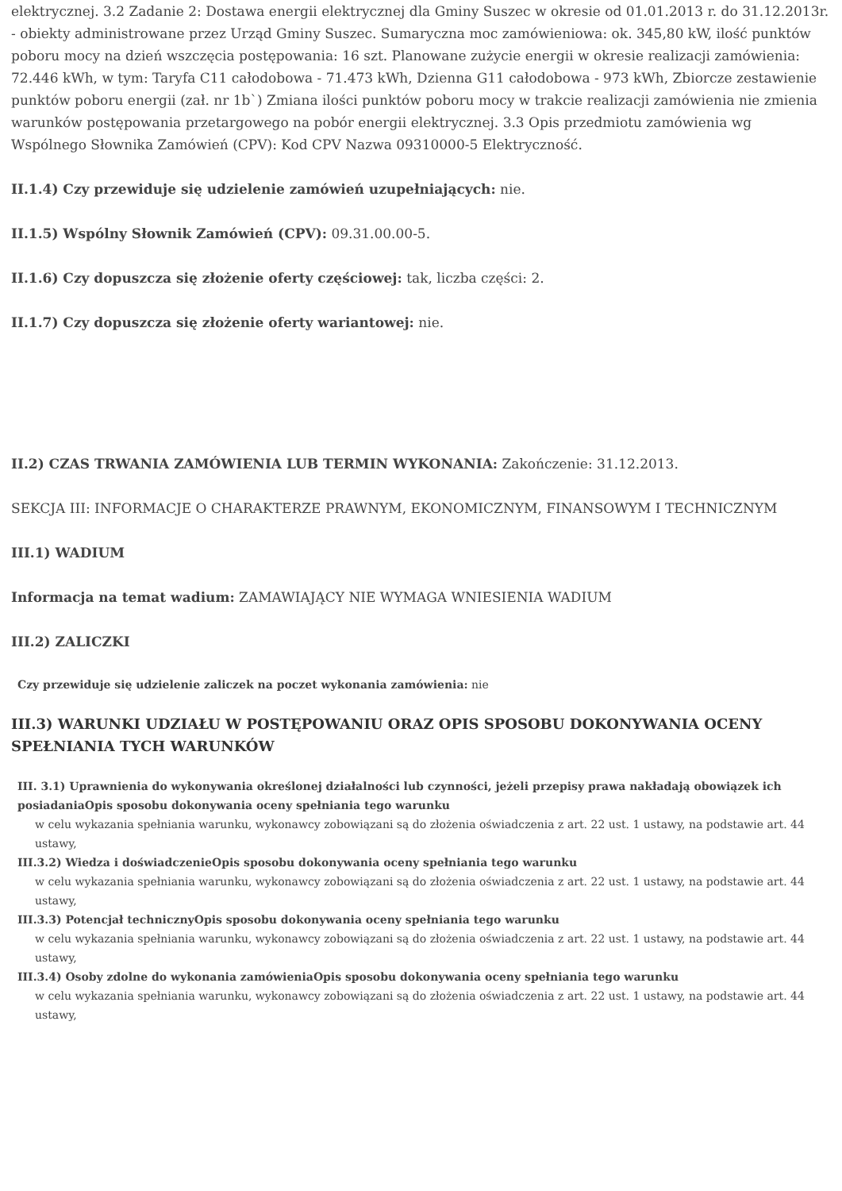elektrycznej. 3.2 Zadanie 2: Dostawa energii elektrycznej dla Gminy Suszec w okresie od 01.01.2013 r. do 31.12.2013r. - obiekty administrowane przez Urząd Gminy Suszec. Sumaryczna moc zamówieniowa: ok. 345,80 kW, ilość punktów poboru mocy na dzień wszczęcia postępowania: 16 szt. Planowane zużycie energii w okresie realizacji zamówienia: 72.446 kWh, w tym: Taryfa C11 całodobowa - 71.473 kWh, Dzienna G11 całodobowa - 973 kWh, Zbiorcze zestawienie punktów poboru energii (zał. nr 1b`) Zmiana ilości punktów poboru mocy w trakcie realizacji zamówienia nie zmienia warunków postępowania przetargowego na pobór energii elektrycznej. 3.3 Opis przedmiotu zamówienia wg Wspólnego Słownika Zamówień (CPV): Kod CPV Nazwa 09310000-5 Elektryczność.
II.1.4) Czy przewiduje się udzielenie zamówień uzupełniających: nie.
II.1.5) Wspólny Słownik Zamówień (CPV): 09.31.00.00-5.
II.1.6) Czy dopuszcza się złożenie oferty częściowej: tak, liczba części: 2.
II.1.7) Czy dopuszcza się złożenie oferty wariantowej: nie.
II.2) CZAS TRWANIA ZAMÓWIENIA LUB TERMIN WYKONANIA: Zakończenie: 31.12.2013.
SEKCJA III: INFORMACJE O CHARAKTERZE PRAWNYM, EKONOMICZNYM, FINANSOWYM I TECHNICZNYM
III.1) WADIUM
Informacja na temat wadium: ZAMAWIAJĄCY NIE WYMAGA WNIESIENIA WADIUM
III.2) ZALICZKI
Czy przewiduje się udzielenie zaliczek na poczet wykonania zamówienia: nie
III.3) WARUNKI UDZIAŁU W POSTĘPOWANIU ORAZ OPIS SPOSOBU DOKONYWANIA OCENY SPEŁNIANIA TYCH WARUNKÓW
III. 3.1) Uprawnienia do wykonywania określonej działalności lub czynności, jeżeli przepisy prawa nakładają obowiązek ich posiadaniaOpis sposobu dokonywania oceny spełniania tego warunku
w celu wykazania spełniania warunku, wykonawcy zobowiązani są do złożenia oświadczenia z art. 22 ust. 1 ustawy, na podstawie art. 44 ustawy,
III.3.2) Wiedza i doświadczenieOpis sposobu dokonywania oceny spełniania tego warunku
w celu wykazania spełniania warunku, wykonawcy zobowiązani są do złożenia oświadczenia z art. 22 ust. 1 ustawy, na podstawie art. 44 ustawy,
III.3.3) Potencjał technicznyOpis sposobu dokonywania oceny spełniania tego warunku
w celu wykazania spełniania warunku, wykonawcy zobowiązani są do złożenia oświadczenia z art. 22 ust. 1 ustawy, na podstawie art. 44 ustawy,
III.3.4) Osoby zdolne do wykonania zamówieniaOpis sposobu dokonywania oceny spełniania tego warunku
w celu wykazania spełniania warunku, wykonawcy zobowiązani są do złożenia oświadczenia z art. 22 ust. 1 ustawy, na podstawie art. 44 ustawy,